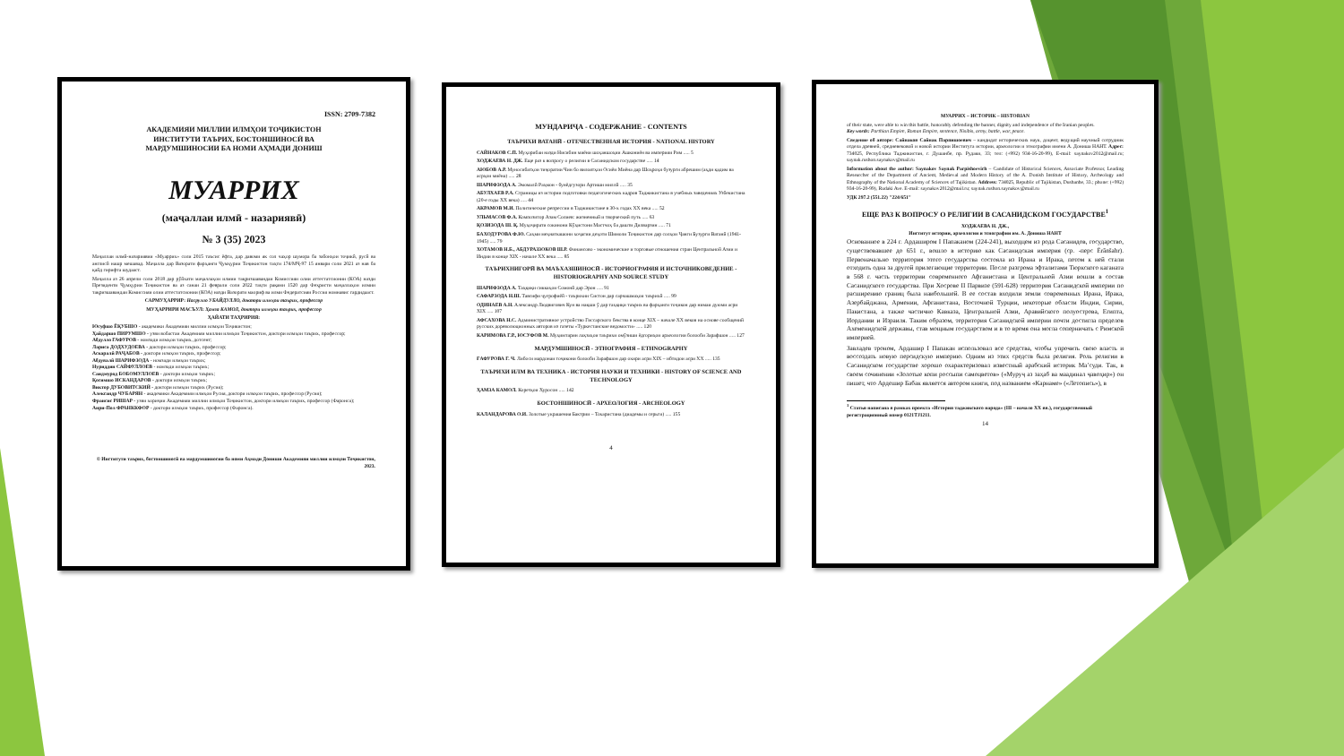ISSN: 2709-7382
АКАДЕМИЯИ МИЛЛИИ ИЛМҲОИ ТОҶИКИСТОН
ИНСТИТУТИ ТАЪРИХ, БОСТОНШИНОСӢ ВА
МАРДУМШИНОСИИ БА НОМИ АҲМАДИ ДОНИШ
МУАРРИХ
(маҷаллаи илмӣ - назариявӣ)
№ 3 (35) 2023
Маҷаллаи илмӣ-назариявии «Муаррих» соли 2015 таъсис ёфта, дар давоми як сол чаҳор шумора ба забонҳои тоҷикӣ, русӣ ва англисӣ нашр мешавад. Маҷалла дар Вазорати фарҳанги Ҷумҳурии Тоҷикистон таҳти 174/МҶ-97 15 январи соли 2021 аз нав ба қайд гирифта шудааст.
Маҷалла аз 26 апрели соли 2018 дар рӯйхати маҷаллаҳои илмии тақризшавандаи Комиссияи олии аттестатсионии (КОА) назди Президенти Ҷумҳурии Тоҷикистон ва аз санаи 21 феврали соли 2022 таҳти рақами 1520 дар Феҳристи маҷаллаҳои илмии тақризшавандаи Комиссияи олии аттестатсионии (КОА) назди Вазорати маориф ва илми Федератсияи Россия номнавис гардидааст.
САРМУҲАРРИР: Насрулло УБАЙДУЛЛО, доктори илмҳои таърих, профессор
МУҲАРРИРИ МАСЪУЛ: Ҳамза КАМОЛ, доктори илмҳои таърих, профессор
ҲАЙАТИ ТАҲРИРИЯ:
Юсуфшо ЁҚУБШО - академики Академияи миллии илмҳои Тоҷикистон;
Ҳайдаршо ПИРУМШО - узви вобастаи Академияи миллии илмҳои Тоҷикистон, доктори илмҳои таърих, профессор;
Абдулло ГАФУРОВ - номзади илмҳои таърих, дотсент;
Лариса ДОДХУДОЕВА - доктори илмҳои таърих, профессор;
Аскаралӣ РАҶАБОВ - доктори илмҳои таърих, профессор;
Абдувалӣ ШАРИФЗОДА - номзади илмҳои таърих;
Нуриддин САЙФУЛЛОЕВ - номзади илмҳои таърих;
Саидмурод БОБОМУЛЛОЕВ - доктори илмҳои таърих;
Қосимшо ИСКАНДАРОВ - доктори илмҳои таърих;
Виктор ДУБОВИТСКИЙ - доктори илмҳои таърих (Русия);
Александр ЧУБАРЯН - академики Академияи илмҳои Русия, доктори илмҳои таърих, профессор (Русия);
Франсис РИШАР - узви хориҷии Академияи миллии илмҳои Тоҷикистон, доктори илмҳои таърих, профессор (Фаронса);
Анри-Пол ФРАНККФОР - доктори илмҳои таърих, профессор (Фаронса).
© Институти таърих, бостоншиносӣ ва мардумшиносии ба номи Аҳмади Дониши Академияи миллии илмҳои Тоҷикистон, 2023.
МУНДАРИҶА - СОДЕРЖАНИЕ - CONTENTS
ТАЪРИХИ ВАТАНӢ - ОТЕЧЕСТВЕННАЯ ИСТОРИЯ - NATIONAL HISTORY
САЙНАКОВ С.П. Муҳорибаи назди Нисибин миёни шоҳаншоҳии Ашкониён ва империяи Рим ..... 5
ХОДЖАЕВА Н. ДЖ. Еще раз к вопросу о религии в Сасанидском государстве ..... 14
АЮБОВ А.Р. Муносибатҳои тиҷоратии Чин бо вилоятҳои Осиёи Миёна дар Шоҳроҳи бузурги абрешим (аҳди қадим ва асрҳои миёна) ..... 28
ШАРИФЗОДА А. Эмомалӣ Раҳмон - бунёдгузори Артиши миллӣ ..... 35
АБУЛХАЕВ Р.А. Страницы из истории подготовки педагогических кадров Таджикистана в учебных заведениях Узбекистана (20-е годы XX века) ..... 44
АКРАМОВ М.И. Политические репрессии в Таджикистане в 30-х годах XX века ..... 52
УЛЬМАСОВ Ф.А. Композитор Азам Солиев: жизненный и творческий путь ..... 63
ҚОЗИЗОДА Ш. Қ. Муҳоҷирати сокинони Кӯҳистони Мастчоҳ ба дашти Дилварзин ..... 71
БАХОДУРОВА Ф.Ю. Саҳми меҳнаткашони хоҷагии деҳоти Шимоли Тоҷикистон дар солҳои Ҷанги Бузурги Ватанӣ (1941-1945) ..... 79
ХОТАМОВ Н.Б., АБДУРАЗЗОКОВ Ш.Р. Финансово - экономические и торговые отношения стран Центральной Азии и Индии в конце XIX - начале XX века ..... 85
ТАЪРИХНИГОРӢ ВА МАЪХАЗШИНОСӢ - ИСТОРИОГРАФИЯ И ИСТОЧНИКОВЕДЕНИЕ - HISTORIOGRAPHY AND SOURCE STUDY
ШАРИФЗОДА А. Таҳқиқи сиккаҳои Сомонӣ дар Эрон ..... 91
САФАРЗОДА Н.Ш. Тавсифи ҷуғрофиёӣ - таърихии Систон дар сарчашмаҳои таърихӣ ..... 99
ОДИНАЕВ А.Н. Александр Людвигович Кун ва нақши ӯ дар таҳқиқи таърих ва фарҳанги тоҷикон дар нимаи дуюми асри XIX ..... 107
АФСАХОВА Н.С. Административное устройство Гиссарского бекства в конце XIX – начале XX веков на основе сообщений русских дореволюционных авторов из газеты «Туркестанские ведомости» ..... 120
КАРИМОВА Г.Р., ЮСУФОВ М. Муҳимтарин лаҳзаҳои таърихи омӯзиши ёдгориҳои археологии болооби Зарафшон ..... 127
МАРДУМШИНОСӢ - ЭТНОГРАФИЯ – ETHNOGRAPHY
ҒАФУРОВА Г. Ч. Либоси мардонаи тоҷикони болооби Зарафшон дар охири асри XIX – ибтидои асри XX ..... 135
ТАЪРИХИ ИЛМ ВА ТЕХНИКА - ИСТОРИЯ НАУКИ И ТЕХНИКИ - HISTORY OF SCIENCE AND TECHNOLOGY
ҲАМЗА КАМОЛ. Корезҳои Хуросон ..... 142
БОСТОНШИНОСӢ - АРХЕОЛОГИЯ - ARCHEOLOGY
КАЛАНДАРОВА О.И. Золотые украшения Бактрии – Тохаристана (диадемы и серьги) ..... 155
4
МУАРРИХ – ИСТОРИК – HISTORIAN
of their state, were able to win this battle, honorably defending the banner, dignity and independence of the Iranian peoples.
Key words: Parthian Empire, Roman Empire, sentence, Nisibis, army, battle, war, peace.
Сведение об авторе: Сайнаков Сайнак Парпишоевич – кандидат исторических наук, доцент, ведущий научный сотрудник отдела древней, средневековой и новой истории Института истории, археологии и этнографии имени А. Дониша НАНТ. Адрес: 734025, Республика Таджикистан, г. Душанбе, пр. Рудаки, 33; тел: (+992) 934-16-20-99), E-mail: saynakov2012@mail.ru; saynak.rushon.saynakov@mail.ru
Information about the author: Saynakov Saynak Parpishoevich – Candidate of Historical Sciences, Associate Professor, Leading Researcher of the Department of Ancient, Medieval and Modern History of the A. Donish Institute of History, Archeology and Ethnography of the National Academy of Sciences of Tajikistan. Address: 734025, Republic of Tajikistan, Dushanbe, 33.; phone: (+992) 934-16-20-99), Rudaki Ave. E-mail: saynakov2012@mail.ru; saynak.rushon.saynakov@mail.ru
УДК 297.2 (551.22) "224/651"
ЕЩЕ РАЗ К ВОПРОСУ О РЕЛИГИИ В САСАНИДСКОМ ГОСУДАРСТВЕ<sup>1</sup>
ХОДЖАЕВА Н. ДЖ.,
Институт истории, археологии и этнографии им. А. Дониша НАНТ
Основанное в 224 г. Ардаширом I Папаканом (224-241), выходцем из рода Сасанидов, государство, существовавшее до 651 г., вошло в историю как Сасанидская империя (ср. -перс Ērānšahr). Первоначально территория этого государства состояла из Ирана и Ирака, потом к ней стали отходить одна за другой прилегающие территории. После разгрома эфталитами Тюркского каганата в 568 г. часть территории современного Афганистана и Центральной Азии вошли в состав Сасанидского государства. При Хосрове II Парвизе (591-628) территория Сасанидской империи по расширению границ была наибольшей. В ее состав входили земли современных Ирана, Ирака, Азербайджана, Армении, Афганистана, Восточной Турции, некоторые области Индии, Сирии, Пакистана, а также частично Кавказа, Центральной Азии, Аравийского полуострова, Египта, Иордании и Израиля. Таким образом, территория Сасанидской империи почти достигла пределов Ахеменидской державы, став мощным государством и в то время она могла соперничать с Римской империей.
Завладев троном, Ардашир I Папакан использовал все средства, чтобы упрочить свою власть и воссоздать новую персидскую империю. Одним из этих средств была религия. Роль религии в Сасанидском государстве хорошо охарактеризовал известный арабский историк Ма’суди. Так, в своем сочинении «Золотые копи россыпи самоцветов» («Муруҷ аз заҳаб ва маадинал ҷавоҳир») он пишет, что Ардешир Бабак является автором книги, под названием «Карнаме» («Летопись»), в
<sup>1</sup> Статья написана в рамках проекта «История таджикского народа» (III – начало XX вв.), государственный регистрационный номер 0121TJ1211.
14